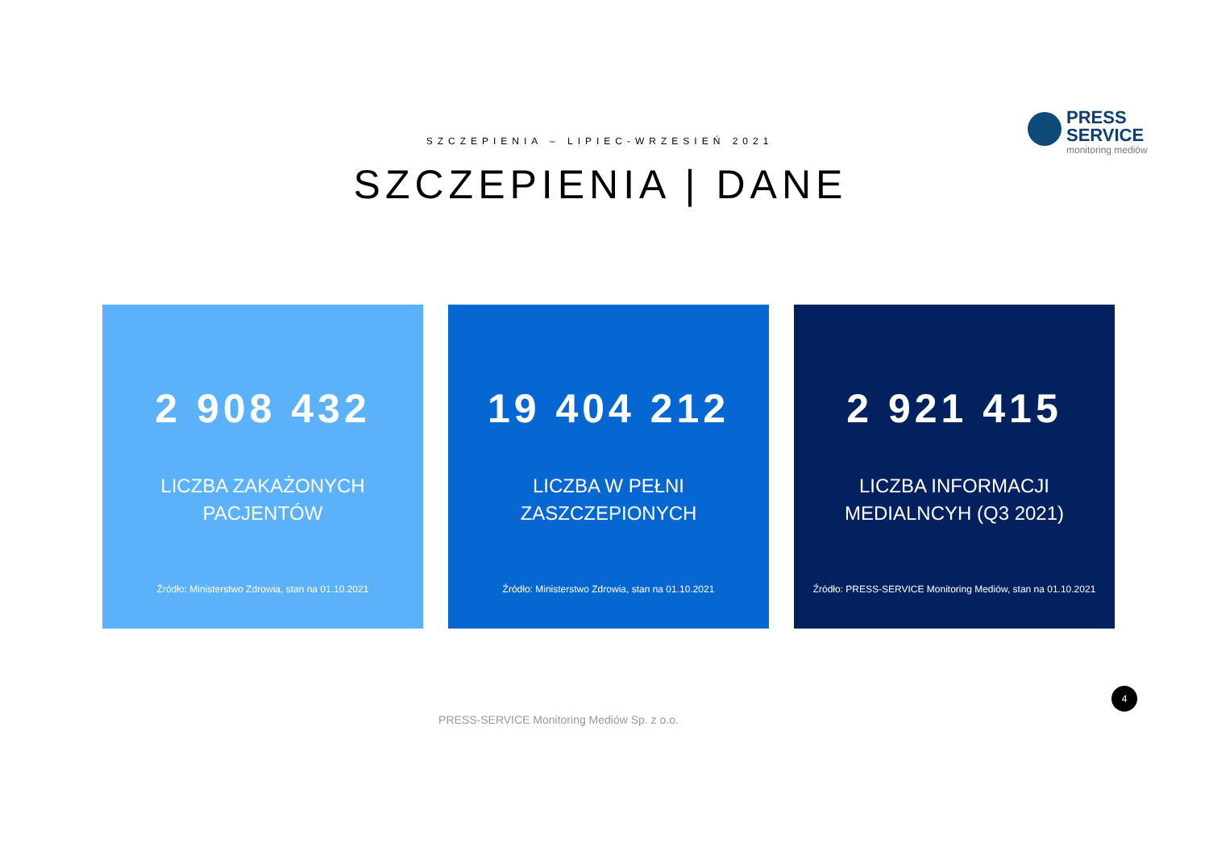PRESS
SERVICE
monitoring mediów
SZCZEPIENIA – LIPIEC-WRZESIEŃ 2021
SZCZEPIENIA | DANE
2 908 432
LICZBA ZAKAŻONYCH
PACJENTÓW
Źródło: Ministerstwo Zdrowia, stan na 01.10.2021
19 404 212
LICZBA W PEŁNI
ZASZCZEPIONYCH
Źródło: Ministerstwo Zdrowia, stan na 01.10.2021
2 921 415
LICZBA INFORMACJI
MEDIALNCYH (Q3 2021)
Źródło: PRESS-SERVICE Monitoring Mediów, stan na 01.10.2021
4
PRESS-SERVICE Monitoring Mediów Sp. z o.o.